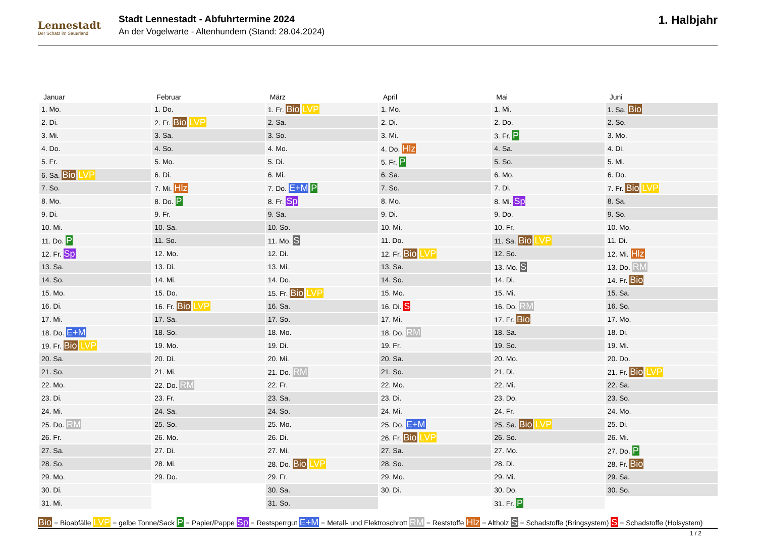Lennestadt
Der Schatz im Sauerland
Stadt Lennestadt - Abfuhrtermine 2024
An der Vogelwarte - Altenhundem (Stand: 28.04.2024)
1. Halbjahr
| Januar | Februar | März | April | Mai | Juni |
| --- | --- | --- | --- | --- | --- |
| 1. Mo. | 1. Do. | 1. Fr. Bio LVP | 1. Mo. | 1. Mi. | 1. Sa. Bio |
| 2. Di. | 2. Fr. Bio LVP | 2. Sa. | 2. Di. | 2. Do. | 2. So. |
| 3. Mi. | 3. Sa. | 3. So. | 3. Mi. | 3. Fr. P | 3. Mo. |
| 4. Do. | 4. So. | 4. Mo. | 4. Do. Hlz | 4. Sa. | 4. Di. |
| 5. Fr. | 5. Mo. | 5. Di. | 5. Fr. P | 5. So. | 5. Mi. |
| 6. Sa. Bio LVP | 6. Di. | 6. Mi. | 6. Sa. | 6. Mo. | 6. Do. |
| 7. So. | 7. Mi. Hlz | 7. Do. E+M P | 7. So. | 7. Di. | 7. Fr. Bio LVP |
| 8. Mo. | 8. Do. P | 8. Fr. Sp | 8. Mo. | 8. Mi. Sp | 8. Sa. |
| 9. Di. | 9. Fr. | 9. Sa. | 9. Di. | 9. Do. | 9. So. |
| 10. Mi. | 10. Sa. | 10. So. | 10. Mi. | 10. Fr. | 10. Mo. |
| 11. Do. P | 11. So. | 11. Mo. S | 11. Do. | 11. Sa. Bio LVP | 11. Di. |
| 12. Fr. Sp | 12. Mo. | 12. Di. | 12. Fr. Bio LVP | 12. So. | 12. Mi. Hlz |
| 13. Sa. | 13. Di. | 13. Mi. | 13. Sa. | 13. Mo. S | 13. Do. RM |
| 14. So. | 14. Mi. | 14. Do. | 14. So. | 14. Di. | 14. Fr. Bio |
| 15. Mo. | 15. Do. | 15. Fr. Bio LVP | 15. Mo. | 15. Mi. | 15. Sa. |
| 16. Di. | 16. Fr. Bio LVP | 16. Sa. | 16. Di. S | 16. Do. RM | 16. So. |
| 17. Mi. | 17. Sa. | 17. So. | 17. Mi. | 17. Fr. Bio | 17. Mo. |
| 18. Do. E+M | 18. So. | 18. Mo. | 18. Do. RM | 18. Sa. | 18. Di. |
| 19. Fr. Bio LVP | 19. Mo. | 19. Di. | 19. Fr. | 19. So. | 19. Mi. |
| 20. Sa. | 20. Di. | 20. Mi. | 20. Sa. | 20. Mo. | 20. Do. |
| 21. So. | 21. Mi. | 21. Do. RM | 21. So. | 21. Di. | 21. Fr. Bio LVP |
| 22. Mo. | 22. Do. RM | 22. Fr. | 22. Mo. | 22. Mi. | 22. Sa. |
| 23. Di. | 23. Fr. | 23. Sa. | 23. Di. | 23. Do. | 23. So. |
| 24. Mi. | 24. Sa. | 24. So. | 24. Mi. | 24. Fr. | 24. Mo. |
| 25. Do. RM | 25. So. | 25. Mo. | 25. Do. E+M | 25. Sa. Bio LVP | 25. Di. |
| 26. Fr. | 26. Mo. | 26. Di. | 26. Fr. Bio LVP | 26. So. | 26. Mi. |
| 27. Sa. | 27. Di. | 27. Mi. | 27. Sa. | 27. Mo. | 27. Do. P |
| 28. So. | 28. Mi. | 28. Do. Bio LVP | 28. So. | 28. Di. | 28. Fr. Bio |
| 29. Mo. | 29. Do. | 29. Fr. | 29. Mo. | 29. Mi. | 29. Sa. |
| 30. Di. | | 30. Sa. | 30. Di. | 30. Do. | 30. So. |
| 31. Mi. | | 31. So. | | 31. Fr. P | |
Bio = Bioabfälle LVP = gelbe Tonne/Sack P = Papier/Pappe Sp = Restsperrgut E+M = Metall- und Elektroschrott RM = Reststoffe Hlz = Altholz S = Schadstoffe (Bringsystem) S = Schadstoffe (Holsystem)
1 / 2